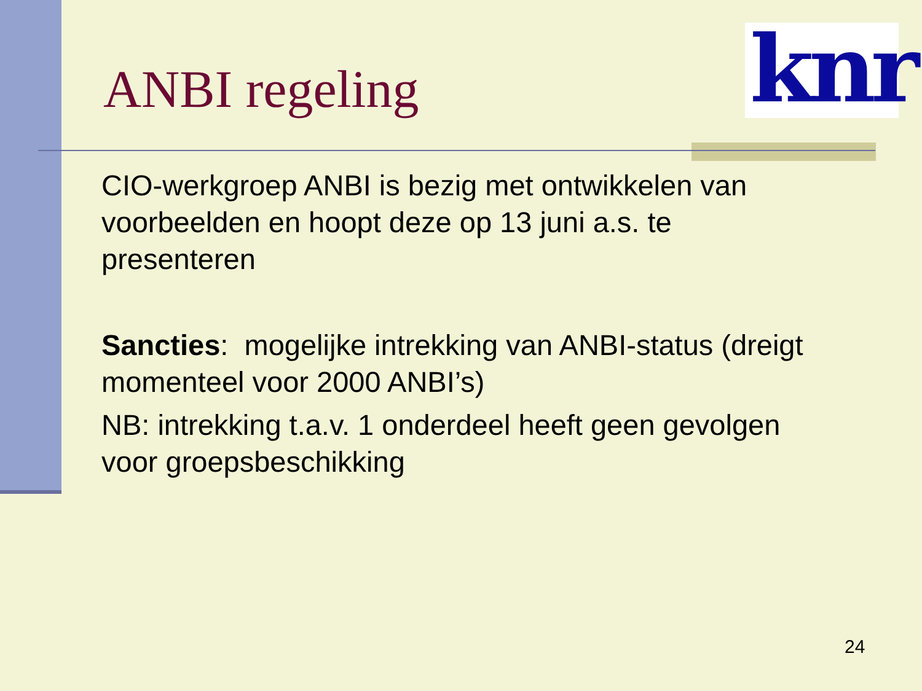knr
ANBI regeling
CIO-werkgroep ANBI is bezig met ontwikkelen van voorbeelden en hoopt deze op 13 juni a.s. te presenteren
Sancties: mogelijke intrekking van ANBI-status (dreigt momenteel voor 2000 ANBI’s)
NB: intrekking t.a.v. 1 onderdeel heeft geen gevolgen voor groepsbeschikking
24